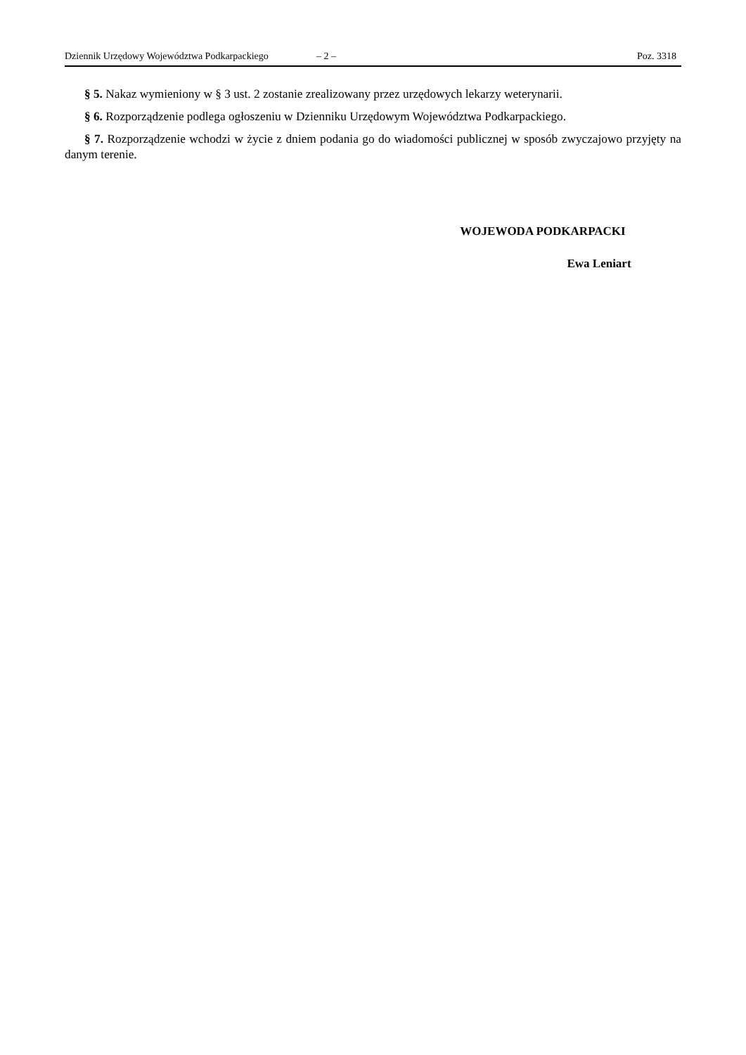Dziennik Urzędowy Województwa Podkarpackiego – 2 – Poz. 3318
§ 5. Nakaz wymieniony w § 3 ust. 2 zostanie zrealizowany przez urzędowych lekarzy weterynarii.
§ 6. Rozporządzenie podlega ogłoszeniu w Dzienniku Urzędowym Województwa Podkarpackiego.
§ 7. Rozporządzenie wchodzi w życie z dniem podania go do wiadomości publicznej w sposób zwyczajowo przyjęty na danym terenie.
WOJEWODA PODKARPACKI
Ewa Leniart